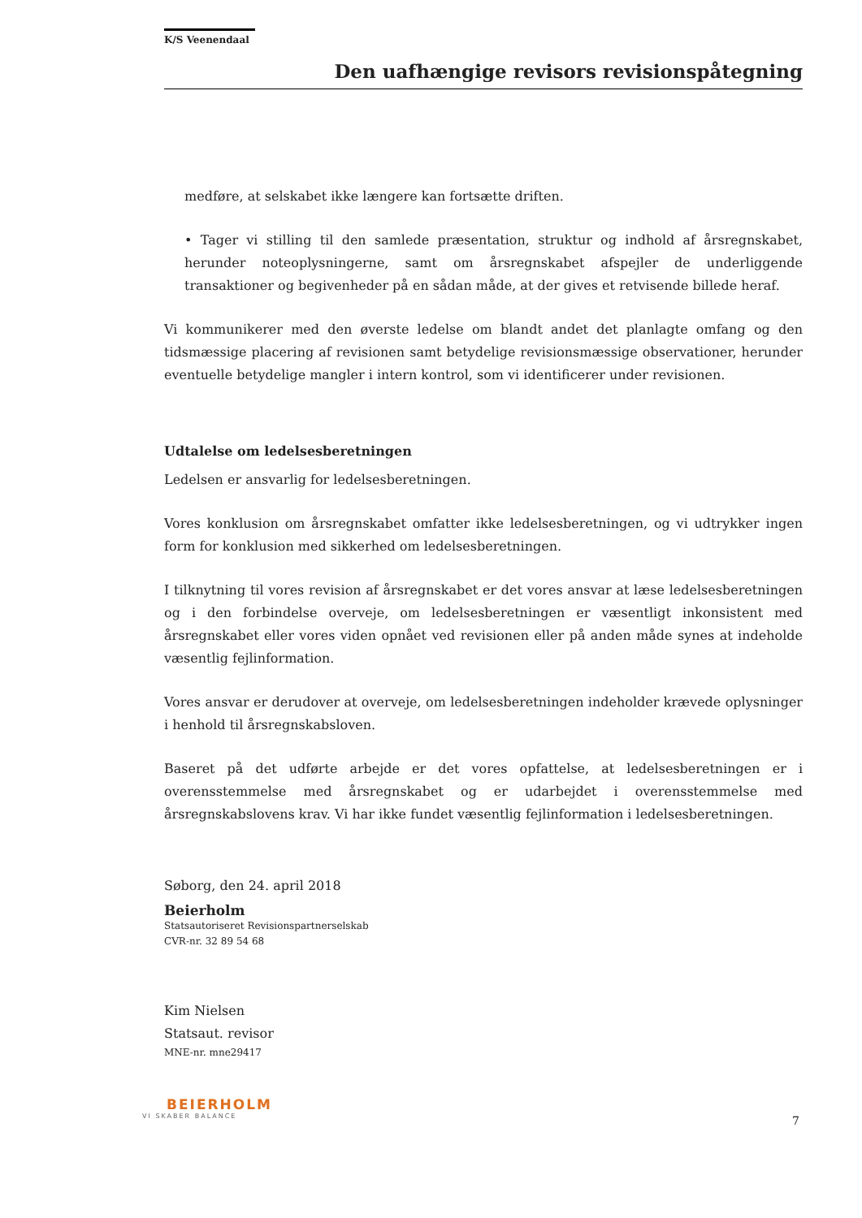K/S Veenendaal
Den uafhængige revisors revisionspåtegning
medføre, at selskabet ikke længere kan fortsætte driften.
• Tager vi stilling til den samlede præsentation, struktur og indhold af årsregnskabet, herunder noteoplysningerne, samt om årsregnskabet afspejler de underliggende transaktioner og begivenheder på en sådan måde, at der gives et retvisende billede heraf.
Vi kommunikerer med den øverste ledelse om blandt andet det planlagte omfang og den tidsmæssige placering af revisionen samt betydelige revisionsmæssige observationer, herunder eventuelle betydelige mangler i intern kontrol, som vi identificerer under revisionen.
Udtalelse om ledelsesberetningen
Ledelsen er ansvarlig for ledelsesberetningen.
Vores konklusion om årsregnskabet omfatter ikke ledelsesberetningen, og vi udtrykker ingen form for konklusion med sikkerhed om ledelsesberetningen.
I tilknytning til vores revision af årsregnskabet er det vores ansvar at læse ledelsesberetningen og i den forbindelse overveje, om ledelsesberetningen er væsentligt inkonsistent med årsregnskabet eller vores viden opnået ved revisionen eller på anden måde synes at indeholde væsentlig fejlinformation.
Vores ansvar er derudover at overveje, om ledelsesberetningen indeholder krævede oplysninger i henhold til årsregnskabsloven.
Baseret på det udførte arbejde er det vores opfattelse, at ledelsesberetningen er i overensstemmelse med årsregnskabet og er udarbejdet i overensstemmelse med årsregnskabslovens krav. Vi har ikke fundet væsentlig fejlinformation i ledelsesberetningen.
Søborg, den 24. april 2018
Beierholm
Statsautoriseret Revisionspartnerselskab
CVR-nr. 32 89 54 68
Kim Nielsen
Statsaut. revisor
MNE-nr. mne29417
BEIERHOLM
VI SKABER BALANCE
7